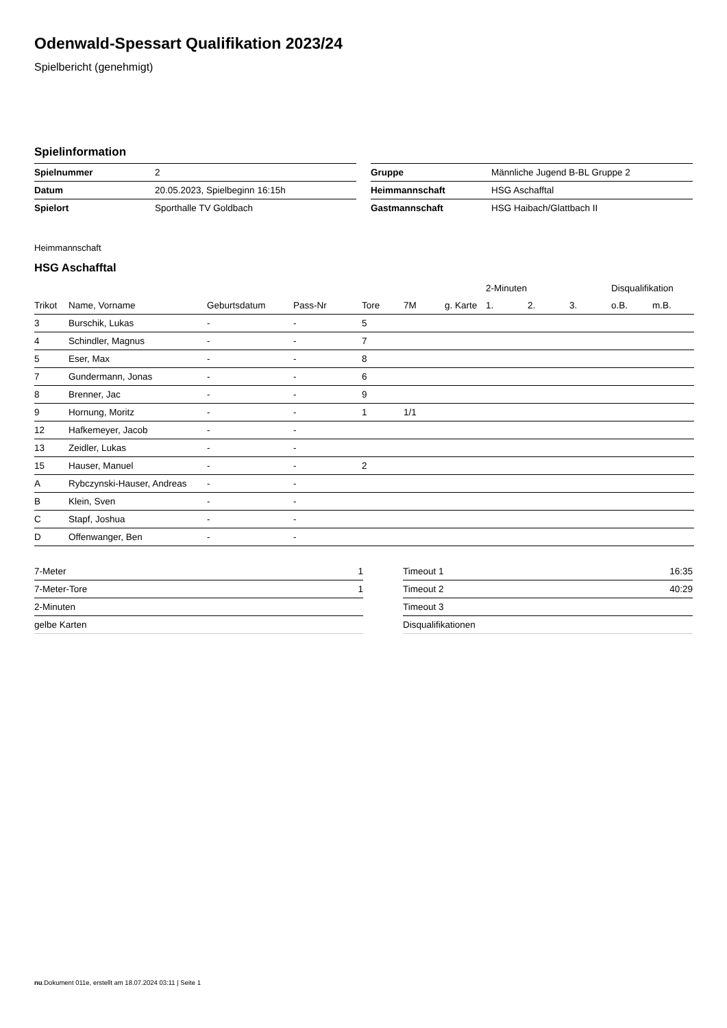Odenwald-Spessart Qualifikation 2023/24
Spielbericht (genehmigt)
Spielinformation
| Spielnummer | 2 |
| Datum | 20.05.2023, Spielbeginn 16:15h |
| Spielort | Sporthalle TV Goldbach |
| Gruppe | Männliche Jugend B-BL Gruppe 2 |
| Heimmannschaft | HSG Aschafftal |
| Gastmannschaft | HSG Haibach/Glattbach II |
Heimmannschaft
HSG Aschafftal
| | | | | | | | 2-Minuten | | | Disqualifikation | |
| --- | --- | --- | --- | --- | --- | --- | --- | --- | --- | --- | --- |
| Trikot | Name, Vorname | Geburtsdatum | Pass-Nr | Tore | 7M | g. Karte | 1. | 2. | 3. | o.B. | m.B. |
| 3 | Burschik, Lukas | - | - | 5 | | | | | | | |
| 4 | Schindler, Magnus | - | - | 7 | | | | | | | |
| 5 | Eser, Max | - | - | 8 | | | | | | | |
| 7 | Gundermann, Jonas | - | - | 6 | | | | | | | |
| 8 | Brenner, Jac | - | - | 9 | | | | | | | |
| 9 | Hornung, Moritz | - | - | 1 | 1/1 | | | | | | |
| 12 | Hafkemeyer, Jacob | - | - | | | | | | | | |
| 13 | Zeidler, Lukas | - | - | | | | | | | | |
| 15 | Hauser, Manuel | - | - | 2 | | | | | | | |
| A | Rybczynski-Hauser, Andreas | - | - | | | | | | | | |
| B | Klein, Sven | - | - | | | | | | | | |
| C | Stapf, Joshua | - | - | | | | | | | | |
| D | Offenwanger, Ben | - | - | | | | | | | | |
| 7-Meter | 1 |
| 7-Meter-Tore | 1 |
| 2-Minuten | |
| gelbe Karten | |
| Timeout 1 | 16:35 |
| Timeout 2 | 40:29 |
| Timeout 3 | |
| Disqualifikationen | |
nu.Dokument 011e, erstellt am 18.07.2024 03:11 | Seite 1